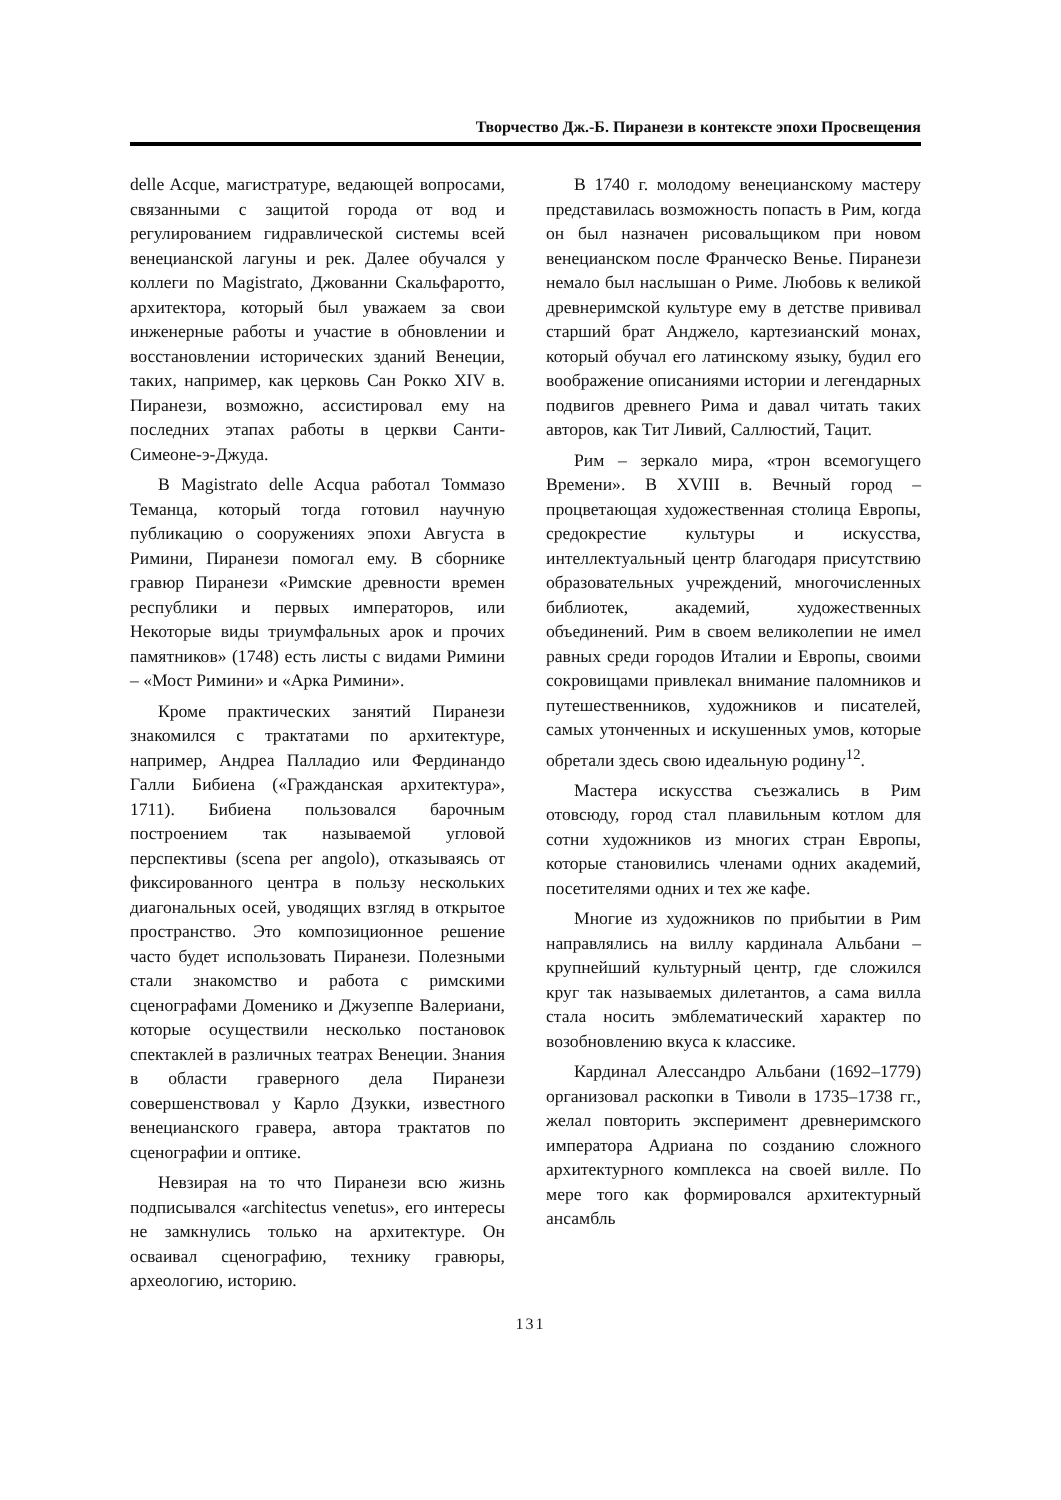Творчество Дж.-Б. Пиранези в контексте эпохи Просвещения
delle Acque, магистратуре, ведающей вопросами, связанными с защитой города от вод и регулированием гидравлической системы всей венецианской лагуны и рек. Далее обучался у коллеги по Magistrato, Джованни Скальфаротто, архитектора, который был уважаем за свои инженерные работы и участие в обновлении и восстановлении исторических зданий Венеции, таких, например, как церковь Сан Рокко XIV в. Пиранези, возможно, ассистировал ему на последних этапах работы в церкви Санти-Симеоне-э-Джуда.
В Magistrato delle Acqua работал Томмазо Теманца, который тогда готовил научную публикацию о сооружениях эпохи Августа в Римини, Пиранези помогал ему. В сборнике гравюр Пиранези «Римские древности времен республики и первых императоров, или Некоторые виды триумфальных арок и прочих памятников» (1748) есть листы с видами Римини – «Мост Римини» и «Арка Римини».
Кроме практических занятий Пиранези знакомился с трактатами по архитектуре, например, Андреа Палладио или Фердинандо Галли Бибиена («Гражданская архитектура», 1711). Бибиена пользовался барочным построением так называемой угловой перспективы (scena per angolo), отказываясь от фиксированного центра в пользу нескольких диагональных осей, уводящих взгляд в открытое пространство. Это композиционное решение часто будет использовать Пиранези. Полезными стали знакомство и работа с римскими сценографами Доменико и Джузеппе Валериани, которые осуществили несколько постановок спектаклей в различных театрах Венеции. Знания в области граверного дела Пиранези совершенствовал у Карло Дзукки, известного венецианского гравера, автора трактатов по сценографии и оптике.
Невзирая на то что Пиранези всю жизнь подписывался «architectus venetus», его интересы не замкнулись только на архитектуре. Он осваивал сценографию, технику гравюры, археологию, историю.
В 1740 г. молодому венецианскому мастеру представилась возможность попасть в Рим, когда он был назначен рисовальщиком при новом венецианском после Франческо Венье. Пиранези немало был наслышан о Риме. Любовь к великой древнеримской культуре ему в детстве прививал старший брат Анджело, картезианский монах, который обучал его латинскому языку, будил его воображение описаниями истории и легендарных подвигов древнего Рима и давал читать таких авторов, как Тит Ливий, Саллюстий, Тацит.
Рим – зеркало мира, «трон всемогущего Времени». В XVIII в. Вечный город – процветающая художественная столица Европы, средокрестие культуры и искусства, интеллектуальный центр благодаря присутствию образовательных учреждений, многочисленных библиотек, академий, художественных объединений. Рим в своем великолепии не имел равных среди городов Италии и Европы, своими сокровищами привлекал внимание паломников и путешественников, художников и писателей, самых утонченных и искушенных умов, которые обретали здесь свою идеальную родину<sup>12</sup>.
Мастера искусства съезжались в Рим отовсюду, город стал плавильным котлом для сотни художников из многих стран Европы, которые становились членами одних академий, посетителями одних и тех же кафе.
Многие из художников по прибытии в Рим направлялись на виллу кардинала Альбани – крупнейший культурный центр, где сложился круг так называемых дилетантов, а сама вилла стала носить эмблематический характер по возобновлению вкуса к классике.
Кардинал Алессандро Альбани (1692–1779) организовал раскопки в Тиволи в 1735–1738 гг., желал повторить эксперимент древнеримского императора Адриана по созданию сложного архитектурного комплекса на своей вилле. По мере того как формировался архитектурный ансамбль
131